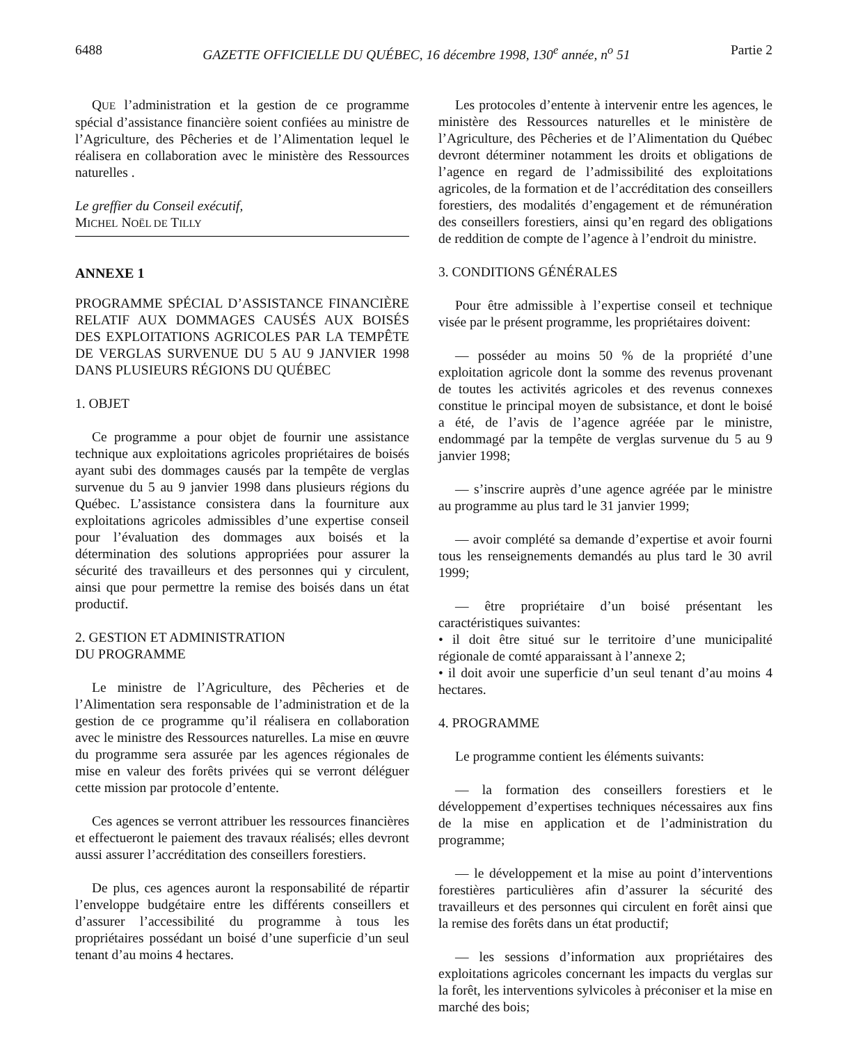6488 GAZETTE OFFICIELLE DU QUÉBEC, 16 décembre 1998, 130<sup>e</sup> année, n<sup>o</sup> 51 Partie 2
QUE l’administration et la gestion de ce programme spécial d’assistance financière soient confiées au ministre de l’Agriculture, des Pêcheries et de l’Alimentation lequel le réalisera en collaboration avec le ministère des Ressources naturelles .
Le greffier du Conseil exécutif,
MICHEL NOËL DE TILLY
ANNEXE 1
PROGRAMME SPÉCIAL D’ASSISTANCE FINANCIÈRE RELATIF AUX DOMMAGES CAUSÉS AUX BOISÉS DES EXPLOITATIONS AGRICOLES PAR LA TEMPÊTE DE VERGLAS SURVENUE DU 5 AU 9 JANVIER 1998 DANS PLUSIEURS RÉGIONS DU QUÉBEC
1. OBJET
Ce programme a pour objet de fournir une assistance technique aux exploitations agricoles propriétaires de boisés ayant subi des dommages causés par la tempête de verglas survenue du 5 au 9 janvier 1998 dans plusieurs régions du Québec. L’assistance consistera dans la fourniture aux exploitations agricoles admissibles d’une expertise conseil pour l’évaluation des dommages aux boisés et la détermination des solutions appropriées pour assurer la sécurité des travailleurs et des personnes qui y circulent, ainsi que pour permettre la remise des boisés dans un état productif.
2. GESTION ET ADMINISTRATION
DU PROGRAMME
Le ministre de l’Agriculture, des Pêcheries et de l’Alimentation sera responsable de l’administration et de la gestion de ce programme qu’il réalisera en collaboration avec le ministre des Ressources naturelles. La mise en œuvre du programme sera assurée par les agences régionales de mise en valeur des forêts privées qui se verront déléguer cette mission par protocole d’entente.
Ces agences se verront attribuer les ressources financières et effectueront le paiement des travaux réalisés; elles devront aussi assurer l’accréditation des conseillers forestiers.
De plus, ces agences auront la responsabilité de répartir l’enveloppe budgétaire entre les différents conseillers et d’assurer l’accessibilité du programme à tous les propriétaires possédant un boisé d’une superficie d’un seul tenant d’au moins 4 hectares.
Les protocoles d’entente à intervenir entre les agences, le ministère des Ressources naturelles et le ministère de l’Agriculture, des Pêcheries et de l’Alimentation du Québec devront déterminer notamment les droits et obligations de l’agence en regard de l’admissibilité des exploitations agricoles, de la formation et de l’accréditation des conseillers forestiers, des modalités d’engagement et de rémunération des conseillers forestiers, ainsi qu’en regard des obligations de reddition de compte de l’agence à l’endroit du ministre.
3. CONDITIONS GÉNÉRALES
Pour être admissible à l’expertise conseil et technique visée par le présent programme, les propriétaires doivent:
— posséder au moins 50 % de la propriété d’une exploitation agricole dont la somme des revenus provenant de toutes les activités agricoles et des revenus connexes constitue le principal moyen de subsistance, et dont le boisé a été, de l’avis de l’agence agréée par le ministre, endommagé par la tempête de verglas survenue du 5 au 9 janvier 1998;
— s’inscrire auprès d’une agence agréée par le ministre au programme au plus tard le 31 janvier 1999;
— avoir complété sa demande d’expertise et avoir fourni tous les renseignements demandés au plus tard le 30 avril 1999;
— être propriétaire d’un boisé présentant les caractéristiques suivantes:
• il doit être situé sur le territoire d’une municipalité régionale de comté apparaissant à l’annexe 2;
• il doit avoir une superficie d’un seul tenant d’au moins 4 hectares.
4. PROGRAMME
Le programme contient les éléments suivants:
— la formation des conseillers forestiers et le développement d’expertises techniques nécessaires aux fins de la mise en application et de l’administration du programme;
— le développement et la mise au point d’interventions forestières particulières afin d’assurer la sécurité des travailleurs et des personnes qui circulent en forêt ainsi que la remise des forêts dans un état productif;
— les sessions d’information aux propriétaires des exploitations agricoles concernant les impacts du verglas sur la forêt, les interventions sylvicoles à préconiser et la mise en marché des bois;